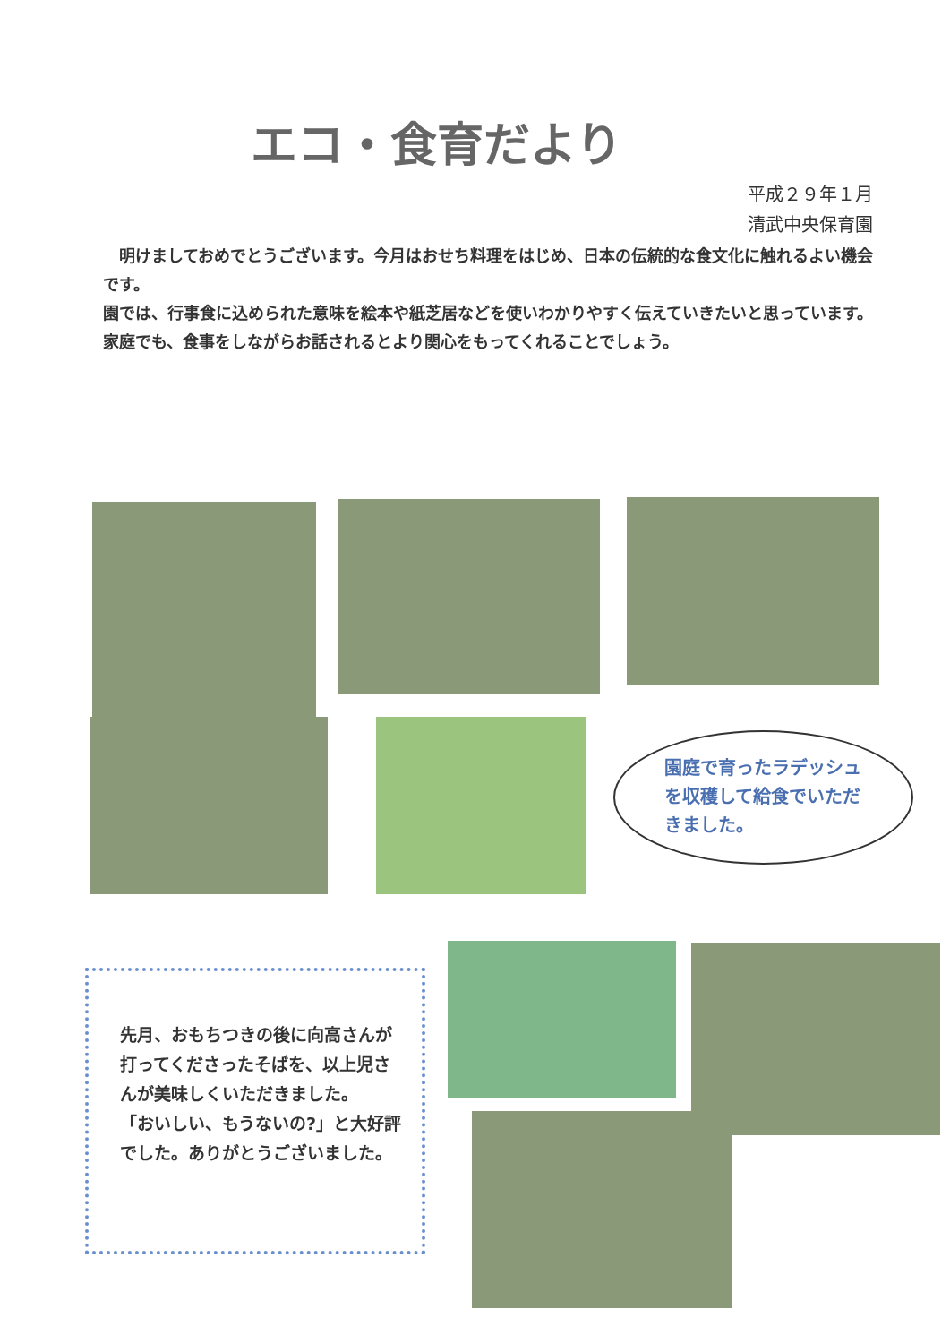エコ・食育だより
平成２９年１月
清武中央保育園
　明けましておめでとうございます。今月はおせち料理をはじめ、日本の伝統的な食文化に触れるよい機会です。
園では、行事食に込められた意味を絵本や紙芝居などを使いわかりやすく伝えていきたいと思っています。家庭でも、食事をしながらお話されるとより関心をもってくれることでしょう。
園庭で育ったラデッシュを収穫して給食でいただきました。
先月、おもちつきの後に向高さんが打ってくださったそばを、以上児さんが美味しくいただきました。
「おいしい、もうないの?」と大好評でした。ありがとうございました。